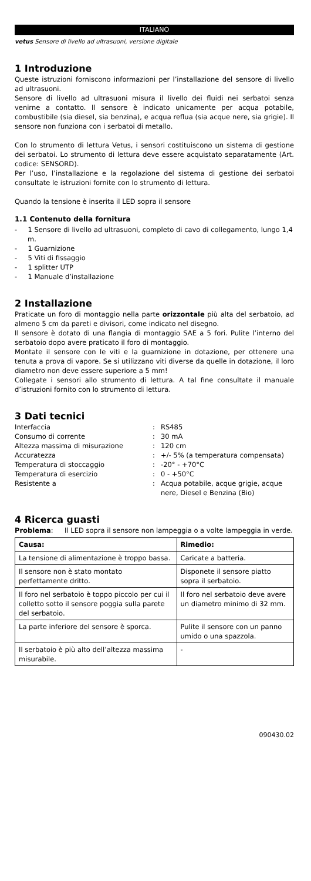ITALIANO
vetus Sensore di livello ad ultrasuoni, versione digitale
1 Introduzione
Queste istruzioni forniscono informazioni per l’installazione del sensore di livello ad ultrasuoni.
Sensore di livello ad ultrasuoni misura il livello dei fluidi nei serbatoi senza venirne a contatto. Il sensore è indicato unicamente per acqua potabile, combustibile (sia diesel, sia benzina), e acqua reflua (sia acque nere, sia grigie). Il sensore non funziona con i serbatoi di metallo.
Con lo strumento di lettura Vetus, i sensori costituiscono un sistema di gestione dei serbatoi. Lo strumento di lettura deve essere acquistato separatamente (Art. codice: SENSORD).
Per l’uso, l’installazione e la regolazione del sistema di gestione dei serbatoi consultate le istruzioni fornite con lo strumento di lettura.
Quando la tensione è inserita il LED sopra il sensore
1.1 Contenuto della fornitura
- 1 Sensore di livello ad ultrasuoni, completo di cavo di collegamento, lungo 1,4 m.
- 1 Guarnizione
- 5 Viti di fissaggio
- 1 splitter UTP
- 1 Manuale d’installazione
2 Installazione
Praticate un foro di montaggio nella parte orizzontale più alta del serbatoio, ad almeno 5 cm da pareti e divisori, come indicato nel disegno.
Il sensore è dotato di una flangia di montaggio SAE a 5 fori. Pulite l’interno del serbatoio dopo avere praticato il foro di montaggio.
Montate il sensore con le viti e la guarnizione in dotazione, per ottenere una tenuta a prova di vapore. Se si utilizzano viti diverse da quelle in dotazione, il loro diametro non deve essere superiore a 5 mm!
Collegate i sensori allo strumento di lettura. A tal fine consultate il manuale d’istruzioni fornito con lo strumento di lettura.
3 Dati tecnici
| Interfaccia | : | RS485 |
| Consumo di corrente | : | 30 mA |
| Altezza massima di misurazione | : | 120 cm |
| Accuratezza | : | +/- 5% (a temperatura compensata) |
| Temperatura di stoccaggio | : | -20° - +70°C |
| Temperatura di esercizio | : | 0 - +50°C |
| Resistente a | : | Acqua potabile, acque grigie, acque nere, Diesel e Benzina (Bio) |
4 Ricerca guasti
| Problema : | Il LED sopra il sensore non lampeggia o a volte lampeggia in verde. |
| Causa: | Rimedio: |
| --- | --- |
| La tensione di alimentazione è troppo bassa. | Caricate a batteria. |
| Il sensore non è stato montato perfettamente dritto. | Disponete il sensore piatto sopra il serbatoio. |
| Il foro nel serbatoio è toppo piccolo per cui il colletto sotto il sensore poggia sulla parete del serbatoio. | Il foro nel serbatoio deve avere un diametro minimo di 32 mm. |
| La parte inferiore del sensore è sporca. | Pulite il sensore con un panno umido o una spazzola. |
| Il serbatoio è più alto dell’altezza massima misurabile. | - |
090430.02